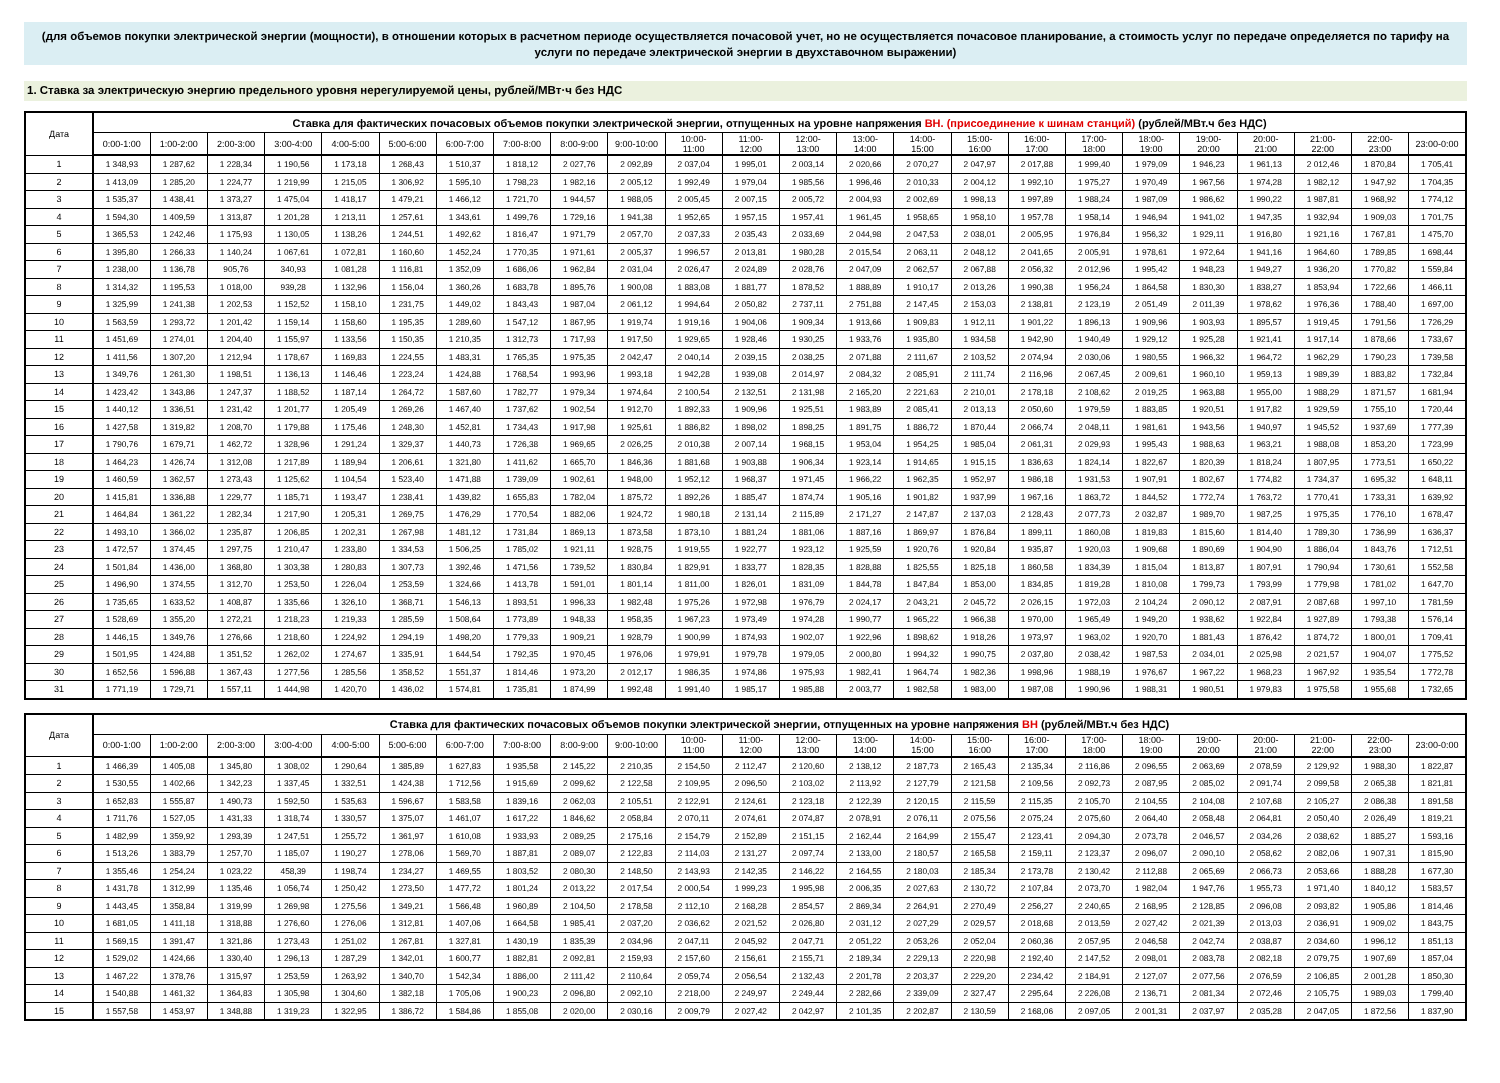(для объемов покупки электрической энергии (мощности), в отношении которых в расчетном периоде осуществляется почасовой учет, но не осуществляется почасовое планирование, а стоимость услуг по передаче определяется по тарифу на услуги по передаче электрической энергии в двухставочном выражении)
1. Ставка за электрическую энергию предельного уровня нерегулируемой цены, рублей/МВт·ч без НДС
| Дата | Ставка для фактических почасовых объемов покупки электрической энергии, отпущенных на уровне напряжения ВН. (присоединение к шинам станций) (рублей/МВт.ч без НДС) | | | | | | | | | | | | | | | | | | | | | | | |
| --- | --- | --- | --- | --- | --- | --- | --- | --- | --- | --- | --- | --- | --- | --- | --- | --- | --- | --- | --- | --- | --- | --- | --- | --- |
| | 0:00-1:00 | 1:00-2:00 | 2:00-3:00 | 3:00-4:00 | 4:00-5:00 | 5:00-6:00 | 6:00-7:00 | 7:00-8:00 | 8:00-9:00 | 9:00-10:00 | 10:00- 11:00 | 11:00- 12:00 | 12:00- 13:00 | 13:00- 14:00 | 14:00- 15:00 | 15:00- 16:00 | 16:00- 17:00 | 17:00- 18:00 | 18:00- 19:00 | 19:00- 20:00 | 20:00- 21:00 | 21:00- 22:00 | 22:00- 23:00 | 23:00-0:00 |
| 1 | 1 348,93 | 1 287,62 | 1 228,34 | 1 190,56 | 1 173,18 | 1 268,43 | 1 510,37 | 1 818,12 | 2 027,76 | 2 092,89 | 2 037,04 | 1 995,01 | 2 003,14 | 2 020,66 | 2 070,27 | 2 047,97 | 2 017,88 | 1 999,40 | 1 979,09 | 1 946,23 | 1 961,13 | 2 012,46 | 1 870,84 | 1 705,41 |
| 2 | 1 413,09 | 1 285,20 | 1 224,77 | 1 219,99 | 1 215,05 | 1 306,92 | 1 595,10 | 1 798,23 | 1 982,16 | 2 005,12 | 1 992,49 | 1 979,04 | 1 985,56 | 1 996,46 | 2 010,33 | 2 004,12 | 1 992,10 | 1 975,27 | 1 970,49 | 1 967,56 | 1 974,28 | 1 982,12 | 1 947,92 | 1 704,35 |
| 3 | 1 535,37 | 1 438,41 | 1 373,27 | 1 475,04 | 1 418,17 | 1 479,21 | 1 466,12 | 1 721,70 | 1 944,57 | 1 988,05 | 2 005,45 | 2 007,15 | 2 005,72 | 2 004,93 | 2 002,69 | 1 998,13 | 1 997,89 | 1 988,24 | 1 987,09 | 1 986,62 | 1 990,22 | 1 987,81 | 1 968,92 | 1 774,12 |
| 4 | 1 594,30 | 1 409,59 | 1 313,87 | 1 201,28 | 1 213,11 | 1 257,61 | 1 343,61 | 1 499,76 | 1 729,16 | 1 941,38 | 1 952,65 | 1 957,15 | 1 957,41 | 1 961,45 | 1 958,65 | 1 958,10 | 1 957,78 | 1 958,14 | 1 946,94 | 1 941,02 | 1 947,35 | 1 932,94 | 1 909,03 | 1 701,75 |
| 5 | 1 365,53 | 1 242,46 | 1 175,93 | 1 130,05 | 1 138,26 | 1 244,51 | 1 492,62 | 1 816,47 | 1 971,79 | 2 057,70 | 2 037,33 | 2 035,43 | 2 033,69 | 2 044,98 | 2 047,53 | 2 038,01 | 2 005,95 | 1 976,84 | 1 956,32 | 1 929,11 | 1 916,80 | 1 921,16 | 1 767,81 | 1 475,70 |
| 6 | 1 395,80 | 1 266,33 | 1 140,24 | 1 067,61 | 1 072,81 | 1 160,60 | 1 452,24 | 1 770,35 | 1 971,61 | 2 005,37 | 1 996,57 | 2 013,81 | 1 980,28 | 2 015,54 | 2 063,11 | 2 048,12 | 2 041,65 | 2 005,91 | 1 978,61 | 1 972,64 | 1 941,16 | 1 964,60 | 1 789,85 | 1 698,44 |
| 7 | 1 238,00 | 1 136,78 | 905,76 | 340,93 | 1 081,28 | 1 116,81 | 1 352,09 | 1 686,06 | 1 962,84 | 2 031,04 | 2 026,47 | 2 024,89 | 2 028,76 | 2 047,09 | 2 062,57 | 2 067,88 | 2 056,32 | 2 012,96 | 1 995,42 | 1 948,23 | 1 949,27 | 1 936,20 | 1 770,82 | 1 559,84 |
| 8 | 1 314,32 | 1 195,53 | 1 018,00 | 939,28 | 1 132,96 | 1 156,04 | 1 360,26 | 1 683,78 | 1 895,76 | 1 900,08 | 1 883,08 | 1 881,77 | 1 878,52 | 1 888,89 | 1 910,17 | 2 013,26 | 1 990,38 | 1 956,24 | 1 864,58 | 1 830,30 | 1 838,27 | 1 853,94 | 1 722,66 | 1 466,11 |
| 9 | 1 325,99 | 1 241,38 | 1 202,53 | 1 152,52 | 1 158,10 | 1 231,75 | 1 449,02 | 1 843,43 | 1 987,04 | 2 061,12 | 1 994,64 | 2 050,82 | 2 737,11 | 2 751,88 | 2 147,45 | 2 153,03 | 2 138,81 | 2 123,19 | 2 051,49 | 2 011,39 | 1 978,62 | 1 976,36 | 1 788,40 | 1 697,00 |
| 10 | 1 563,59 | 1 293,72 | 1 201,42 | 1 159,14 | 1 158,60 | 1 195,35 | 1 289,60 | 1 547,12 | 1 867,95 | 1 919,74 | 1 919,16 | 1 904,06 | 1 909,34 | 1 913,66 | 1 909,83 | 1 912,11 | 1 901,22 | 1 896,13 | 1 909,96 | 1 903,93 | 1 895,57 | 1 919,45 | 1 791,56 | 1 726,29 |
| 11 | 1 451,69 | 1 274,01 | 1 204,40 | 1 155,97 | 1 133,56 | 1 150,35 | 1 210,35 | 1 312,73 | 1 717,93 | 1 917,50 | 1 929,65 | 1 928,46 | 1 930,25 | 1 933,76 | 1 935,80 | 1 934,58 | 1 942,90 | 1 940,49 | 1 929,12 | 1 925,28 | 1 921,41 | 1 917,14 | 1 878,66 | 1 733,67 |
| 12 | 1 411,56 | 1 307,20 | 1 212,94 | 1 178,67 | 1 169,83 | 1 224,55 | 1 483,31 | 1 765,35 | 1 975,35 | 2 042,47 | 2 040,14 | 2 039,15 | 2 038,25 | 2 071,88 | 2 111,67 | 2 103,52 | 2 074,94 | 2 030,06 | 1 980,55 | 1 966,32 | 1 964,72 | 1 962,29 | 1 790,23 | 1 739,58 |
| 13 | 1 349,76 | 1 261,30 | 1 198,51 | 1 136,13 | 1 146,46 | 1 223,24 | 1 424,88 | 1 768,54 | 1 993,96 | 1 993,18 | 1 942,28 | 1 939,08 | 2 014,97 | 2 084,32 | 2 085,91 | 2 111,74 | 2 116,96 | 2 067,45 | 2 009,61 | 1 960,10 | 1 959,13 | 1 989,39 | 1 883,82 | 1 732,84 |
| 14 | 1 423,42 | 1 343,86 | 1 247,37 | 1 188,52 | 1 187,14 | 1 264,72 | 1 587,60 | 1 782,77 | 1 979,34 | 1 974,64 | 2 100,54 | 2 132,51 | 2 131,98 | 2 165,20 | 2 221,63 | 2 210,01 | 2 178,18 | 2 108,62 | 2 019,25 | 1 963,88 | 1 955,00 | 1 988,29 | 1 871,57 | 1 681,94 |
| 15 | 1 440,12 | 1 336,51 | 1 231,42 | 1 201,77 | 1 205,49 | 1 269,26 | 1 467,40 | 1 737,62 | 1 902,54 | 1 912,70 | 1 892,33 | 1 909,96 | 1 925,51 | 1 983,89 | 2 085,41 | 2 013,13 | 2 050,60 | 1 979,59 | 1 883,85 | 1 920,51 | 1 917,82 | 1 929,59 | 1 755,10 | 1 720,44 |
| 16 | 1 427,58 | 1 319,82 | 1 208,70 | 1 179,88 | 1 175,46 | 1 248,30 | 1 452,81 | 1 734,43 | 1 917,98 | 1 925,61 | 1 886,82 | 1 898,02 | 1 898,25 | 1 891,75 | 1 886,72 | 1 870,44 | 2 066,74 | 2 048,11 | 1 981,61 | 1 943,56 | 1 940,97 | 1 945,52 | 1 937,69 | 1 777,39 |
| 17 | 1 790,76 | 1 679,71 | 1 462,72 | 1 328,96 | 1 291,24 | 1 329,37 | 1 440,73 | 1 726,38 | 1 969,65 | 2 026,25 | 2 010,38 | 2 007,14 | 1 968,15 | 1 953,04 | 1 954,25 | 1 985,04 | 2 061,31 | 2 029,93 | 1 995,43 | 1 988,63 | 1 963,21 | 1 988,08 | 1 853,20 | 1 723,99 |
| 18 | 1 464,23 | 1 426,74 | 1 312,08 | 1 217,89 | 1 189,94 | 1 206,61 | 1 321,80 | 1 411,62 | 1 665,70 | 1 846,36 | 1 881,68 | 1 903,88 | 1 906,34 | 1 923,14 | 1 914,65 | 1 915,15 | 1 836,63 | 1 824,14 | 1 822,67 | 1 820,39 | 1 818,24 | 1 807,95 | 1 773,51 | 1 650,22 |
| 19 | 1 460,59 | 1 362,57 | 1 273,43 | 1 125,62 | 1 104,54 | 1 523,40 | 1 471,88 | 1 739,09 | 1 902,61 | 1 948,00 | 1 952,12 | 1 968,37 | 1 971,45 | 1 966,22 | 1 962,35 | 1 952,97 | 1 986,18 | 1 931,53 | 1 907,91 | 1 802,67 | 1 774,82 | 1 734,37 | 1 695,32 | 1 648,11 |
| 20 | 1 415,81 | 1 336,88 | 1 229,77 | 1 185,71 | 1 193,47 | 1 238,41 | 1 439,82 | 1 655,83 | 1 782,04 | 1 875,72 | 1 892,26 | 1 885,47 | 1 874,74 | 1 905,16 | 1 901,82 | 1 937,99 | 1 967,16 | 1 863,72 | 1 844,52 | 1 772,74 | 1 763,72 | 1 770,41 | 1 733,31 | 1 639,92 |
| 21 | 1 464,84 | 1 361,22 | 1 282,34 | 1 217,90 | 1 205,31 | 1 269,75 | 1 476,29 | 1 770,54 | 1 882,06 | 1 924,72 | 1 980,18 | 2 131,14 | 2 115,89 | 2 171,27 | 2 147,87 | 2 137,03 | 2 128,43 | 2 077,73 | 2 032,87 | 1 989,70 | 1 987,25 | 1 975,35 | 1 776,10 | 1 678,47 |
| 22 | 1 493,10 | 1 366,02 | 1 235,87 | 1 206,85 | 1 202,31 | 1 267,98 | 1 481,12 | 1 731,84 | 1 869,13 | 1 873,58 | 1 873,10 | 1 881,24 | 1 881,06 | 1 887,16 | 1 869,97 | 1 876,84 | 1 899,11 | 1 860,08 | 1 819,83 | 1 815,60 | 1 814,40 | 1 789,30 | 1 736,99 | 1 636,37 |
| 23 | 1 472,57 | 1 374,45 | 1 297,75 | 1 210,47 | 1 233,80 | 1 334,53 | 1 506,25 | 1 785,02 | 1 921,11 | 1 928,75 | 1 919,55 | 1 922,77 | 1 923,12 | 1 925,59 | 1 920,76 | 1 920,84 | 1 935,87 | 1 920,03 | 1 909,68 | 1 890,69 | 1 904,90 | 1 886,04 | 1 843,76 | 1 712,51 |
| 24 | 1 501,84 | 1 436,00 | 1 368,80 | 1 303,38 | 1 280,83 | 1 307,73 | 1 392,46 | 1 471,56 | 1 739,52 | 1 830,84 | 1 829,91 | 1 833,77 | 1 828,35 | 1 828,88 | 1 825,55 | 1 825,18 | 1 860,58 | 1 834,39 | 1 815,04 | 1 813,87 | 1 807,91 | 1 790,94 | 1 730,61 | 1 552,58 |
| 25 | 1 496,90 | 1 374,55 | 1 312,70 | 1 253,50 | 1 226,04 | 1 253,59 | 1 324,66 | 1 413,78 | 1 591,01 | 1 801,14 | 1 811,00 | 1 826,01 | 1 831,09 | 1 844,78 | 1 847,84 | 1 853,00 | 1 834,85 | 1 819,28 | 1 810,08 | 1 799,73 | 1 793,99 | 1 779,98 | 1 781,02 | 1 647,70 |
| 26 | 1 735,65 | 1 633,52 | 1 408,87 | 1 335,66 | 1 326,10 | 1 368,71 | 1 546,13 | 1 893,51 | 1 996,33 | 1 982,48 | 1 975,26 | 1 972,98 | 1 976,79 | 2 024,17 | 2 043,21 | 2 045,72 | 2 026,15 | 1 972,03 | 2 104,24 | 2 090,12 | 2 087,91 | 2 087,68 | 1 997,10 | 1 781,59 |
| 27 | 1 528,69 | 1 355,20 | 1 272,21 | 1 218,23 | 1 219,33 | 1 285,59 | 1 508,64 | 1 773,89 | 1 948,33 | 1 958,35 | 1 967,23 | 1 973,49 | 1 974,28 | 1 990,77 | 1 965,22 | 1 966,38 | 1 970,00 | 1 965,49 | 1 949,20 | 1 938,62 | 1 922,84 | 1 927,89 | 1 793,38 | 1 576,14 |
| 28 | 1 446,15 | 1 349,76 | 1 276,66 | 1 218,60 | 1 224,92 | 1 294,19 | 1 498,20 | 1 779,33 | 1 909,21 | 1 928,79 | 1 900,99 | 1 874,93 | 1 902,07 | 1 922,96 | 1 898,62 | 1 918,26 | 1 973,97 | 1 963,02 | 1 920,70 | 1 881,43 | 1 876,42 | 1 874,72 | 1 800,01 | 1 709,41 |
| 29 | 1 501,95 | 1 424,88 | 1 351,52 | 1 262,02 | 1 274,67 | 1 335,91 | 1 644,54 | 1 792,35 | 1 970,45 | 1 976,06 | 1 979,91 | 1 979,78 | 1 979,05 | 2 000,80 | 1 994,32 | 1 990,75 | 2 037,80 | 2 038,42 | 1 987,53 | 2 034,01 | 2 025,98 | 2 021,57 | 1 904,07 | 1 775,52 |
| 30 | 1 652,56 | 1 596,88 | 1 367,43 | 1 277,56 | 1 285,56 | 1 358,52 | 1 551,37 | 1 814,46 | 1 973,20 | 2 012,17 | 1 986,35 | 1 974,86 | 1 975,93 | 1 982,41 | 1 964,74 | 1 982,36 | 1 998,96 | 1 988,19 | 1 976,67 | 1 967,22 | 1 968,23 | 1 967,92 | 1 935,54 | 1 772,78 |
| 31 | 1 771,19 | 1 729,71 | 1 557,11 | 1 444,98 | 1 420,70 | 1 436,02 | 1 574,81 | 1 735,81 | 1 874,99 | 1 992,48 | 1 991,40 | 1 985,17 | 1 985,88 | 2 003,77 | 1 982,58 | 1 983,00 | 1 987,08 | 1 990,96 | 1 988,31 | 1 980,51 | 1 979,83 | 1 975,58 | 1 955,68 | 1 732,65 |
| Дата | Ставка для фактических почасовых объемов покупки электрической энергии, отпущенных на уровне напряжения ВН (рублей/МВт.ч без НДС) | | | | | | | | | | | | | | | | | | | | | | | |
| --- | --- | --- | --- | --- | --- | --- | --- | --- | --- | --- | --- | --- | --- | --- | --- | --- | --- | --- | --- | --- | --- | --- | --- | --- |
| | 0:00-1:00 | 1:00-2:00 | 2:00-3:00 | 3:00-4:00 | 4:00-5:00 | 5:00-6:00 | 6:00-7:00 | 7:00-8:00 | 8:00-9:00 | 9:00-10:00 | 10:00- 11:00 | 11:00- 12:00 | 12:00- 13:00 | 13:00- 14:00 | 14:00- 15:00 | 15:00- 16:00 | 16:00- 17:00 | 17:00- 18:00 | 18:00- 19:00 | 19:00- 20:00 | 20:00- 21:00 | 21:00- 22:00 | 22:00- 23:00 | 23:00-0:00 |
| 1 | 1 466,39 | 1 405,08 | 1 345,80 | 1 308,02 | 1 290,64 | 1 385,89 | 1 627,83 | 1 935,58 | 2 145,22 | 2 210,35 | 2 154,50 | 2 112,47 | 2 120,60 | 2 138,12 | 2 187,73 | 2 165,43 | 2 135,34 | 2 116,86 | 2 096,55 | 2 063,69 | 2 078,59 | 2 129,92 | 1 988,30 | 1 822,87 |
| 2 | 1 530,55 | 1 402,66 | 1 342,23 | 1 337,45 | 1 332,51 | 1 424,38 | 1 712,56 | 1 915,69 | 2 099,62 | 2 122,58 | 2 109,95 | 2 096,50 | 2 103,02 | 2 113,92 | 2 127,79 | 2 121,58 | 2 109,56 | 2 092,73 | 2 087,95 | 2 085,02 | 2 091,74 | 2 099,58 | 2 065,38 | 1 821,81 |
| 3 | 1 652,83 | 1 555,87 | 1 490,73 | 1 592,50 | 1 535,63 | 1 596,67 | 1 583,58 | 1 839,16 | 2 062,03 | 2 105,51 | 2 122,91 | 2 124,61 | 2 123,18 | 2 122,39 | 2 120,15 | 2 115,59 | 2 115,35 | 2 105,70 | 2 104,55 | 2 104,08 | 2 107,68 | 2 105,27 | 2 086,38 | 1 891,58 |
| 4 | 1 711,76 | 1 527,05 | 1 431,33 | 1 318,74 | 1 330,57 | 1 375,07 | 1 461,07 | 1 617,22 | 1 846,62 | 2 058,84 | 2 070,11 | 2 074,61 | 2 074,87 | 2 078,91 | 2 076,11 | 2 075,56 | 2 075,24 | 2 075,60 | 2 064,40 | 2 058,48 | 2 064,81 | 2 050,40 | 2 026,49 | 1 819,21 |
| 5 | 1 482,99 | 1 359,92 | 1 293,39 | 1 247,51 | 1 255,72 | 1 361,97 | 1 610,08 | 1 933,93 | 2 089,25 | 2 175,16 | 2 154,79 | 2 152,89 | 2 151,15 | 2 162,44 | 2 164,99 | 2 155,47 | 2 123,41 | 2 094,30 | 2 073,78 | 2 046,57 | 2 034,26 | 2 038,62 | 1 885,27 | 1 593,16 |
| 6 | 1 513,26 | 1 383,79 | 1 257,70 | 1 185,07 | 1 190,27 | 1 278,06 | 1 569,70 | 1 887,81 | 2 089,07 | 2 122,83 | 2 114,03 | 2 131,27 | 2 097,74 | 2 133,00 | 2 180,57 | 2 165,58 | 2 159,11 | 2 123,37 | 2 096,07 | 2 090,10 | 2 058,62 | 2 082,06 | 1 907,31 | 1 815,90 |
| 7 | 1 355,46 | 1 254,24 | 1 023,22 | 458,39 | 1 198,74 | 1 234,27 | 1 469,55 | 1 803,52 | 2 080,30 | 2 148,50 | 2 143,93 | 2 142,35 | 2 146,22 | 2 164,55 | 2 180,03 | 2 185,34 | 2 173,78 | 2 130,42 | 2 112,88 | 2 065,69 | 2 066,73 | 2 053,66 | 1 888,28 | 1 677,30 |
| 8 | 1 431,78 | 1 312,99 | 1 135,46 | 1 056,74 | 1 250,42 | 1 273,50 | 1 477,72 | 1 801,24 | 2 013,22 | 2 017,54 | 2 000,54 | 1 999,23 | 1 995,98 | 2 006,35 | 2 027,63 | 2 130,72 | 2 107,84 | 2 073,70 | 1 982,04 | 1 947,76 | 1 955,73 | 1 971,40 | 1 840,12 | 1 583,57 |
| 9 | 1 443,45 | 1 358,84 | 1 319,99 | 1 269,98 | 1 275,56 | 1 349,21 | 1 566,48 | 1 960,89 | 2 104,50 | 2 178,58 | 2 112,10 | 2 168,28 | 2 854,57 | 2 869,34 | 2 264,91 | 2 270,49 | 2 256,27 | 2 240,65 | 2 168,95 | 2 128,85 | 2 096,08 | 2 093,82 | 1 905,86 | 1 814,46 |
| 10 | 1 681,05 | 1 411,18 | 1 318,88 | 1 276,60 | 1 276,06 | 1 312,81 | 1 407,06 | 1 664,58 | 1 985,41 | 2 037,20 | 2 036,62 | 2 021,52 | 2 026,80 | 2 031,12 | 2 027,29 | 2 029,57 | 2 018,68 | 2 013,59 | 2 027,42 | 2 021,39 | 2 013,03 | 2 036,91 | 1 909,02 | 1 843,75 |
| 11 | 1 569,15 | 1 391,47 | 1 321,86 | 1 273,43 | 1 251,02 | 1 267,81 | 1 327,81 | 1 430,19 | 1 835,39 | 2 034,96 | 2 047,11 | 2 045,92 | 2 047,71 | 2 051,22 | 2 053,26 | 2 052,04 | 2 060,36 | 2 057,95 | 2 046,58 | 2 042,74 | 2 038,87 | 2 034,60 | 1 996,12 | 1 851,13 |
| 12 | 1 529,02 | 1 424,66 | 1 330,40 | 1 296,13 | 1 287,29 | 1 342,01 | 1 600,77 | 1 882,81 | 2 092,81 | 2 159,93 | 2 157,60 | 2 156,61 | 2 155,71 | 2 189,34 | 2 229,13 | 2 220,98 | 2 192,40 | 2 147,52 | 2 098,01 | 2 083,78 | 2 082,18 | 2 079,75 | 1 907,69 | 1 857,04 |
| 13 | 1 467,22 | 1 378,76 | 1 315,97 | 1 253,59 | 1 263,92 | 1 340,70 | 1 542,34 | 1 886,00 | 2 111,42 | 2 110,64 | 2 059,74 | 2 056,54 | 2 132,43 | 2 201,78 | 2 203,37 | 2 229,20 | 2 234,42 | 2 184,91 | 2 127,07 | 2 077,56 | 2 076,59 | 2 106,85 | 2 001,28 | 1 850,30 |
| 14 | 1 540,88 | 1 461,32 | 1 364,83 | 1 305,98 | 1 304,60 | 1 382,18 | 1 705,06 | 1 900,23 | 2 096,80 | 2 092,10 | 2 218,00 | 2 249,97 | 2 249,44 | 2 282,66 | 2 339,09 | 2 327,47 | 2 295,64 | 2 226,08 | 2 136,71 | 2 081,34 | 2 072,46 | 2 105,75 | 1 989,03 | 1 799,40 |
| 15 | 1 557,58 | 1 453,97 | 1 348,88 | 1 319,23 | 1 322,95 | 1 386,72 | 1 584,86 | 1 855,08 | 2 020,00 | 2 030,16 | 2 009,79 | 2 027,42 | 2 042,97 | 2 101,35 | 2 202,87 | 2 130,59 | 2 168,06 | 2 097,05 | 2 001,31 | 2 037,97 | 2 035,28 | 2 047,05 | 1 872,56 | 1 837,90 |